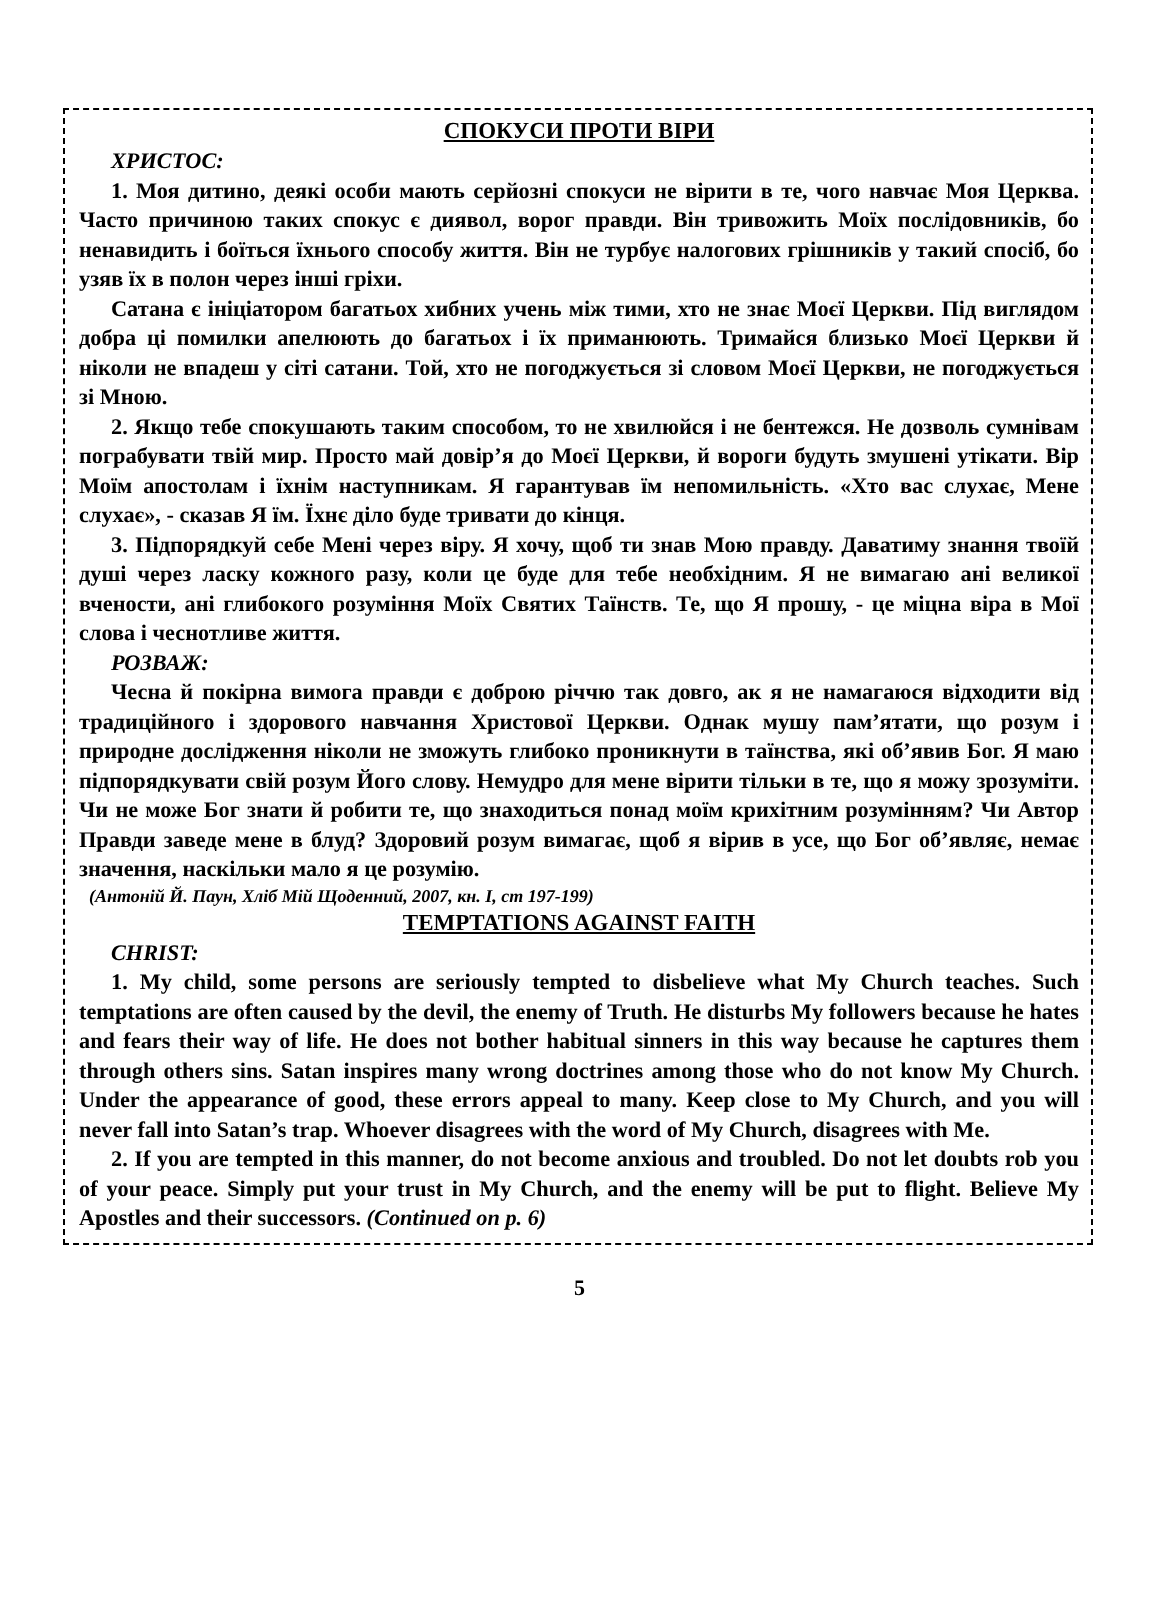СПОКУСИ ПРОТИ ВІРИ
ХРИСТОС:
1. Моя дитино, деякі особи мають серйозні спокуси не вірити в те, чого навчає Моя Церква. Часто причиною таких спокус є диявол, ворог правди. Він тривожить Моїх послідовників, бо ненавидить і боїться їхнього способу життя. Він не турбує налогових грішників у такий спосіб, бо узяв їх в полон через інші гріхи.
Сатана є ініціатором багатьох хибних учень між тими, хто не знає Моєї Церкви. Під виглядом добра ці помилки апелюють до багатьох і їх приманюють. Тримайся близько Моєї Церкви й ніколи не впадеш у сіті сатани. Той, хто не погоджується зі словом Моєї Церкви, не погоджується зі Мною.
2. Якщо тебе спокушають таким способом, то не хвилюйся і не бентежся. Не дозволь сумнівам пограбувати твій мир. Просто май довір’я до Моєї Церкви, й вороги будуть змушені утікати. Вір Моїм апостолам і їхнім наступникам. Я гарантував їм непомильність. «Хто вас слухає, Мене слухає», - сказав Я їм. Їхнє діло буде тривати до кінця.
3. Підпорядкуй себе Мені через віру. Я хочу, щоб ти знав Мою правду. Даватиму знання твоїй душі через ласку кожного разу, коли це буде для тебе необхідним. Я не вимагаю ані великої вчености, ані глибокого розуміння Моїх Святих Таїнств. Те, що Я прошу, - це міцна віра в Мої слова і чеснотливе життя.
РОЗВАЖ:
Чесна й покірна вимога правди є доброю річчю так довго, ак я не намагаюся відходити від традиційного і здорового навчання Христової Церкви. Однак мушу пам’ятати, що розум і природне дослідження ніколи не зможуть глибоко проникнути в таїнства, які об’явив Бог. Я маю підпорядкувати свій розум Його слову. Немудро для мене вірити тільки в те, що я можу зрозуміти. Чи не може Бог знати й робити те, що знаходиться понад моїм крихітним розумінням? Чи Автор Правди заведе мене в блуд? Здоровий розум вимагає, щоб я вірив в усе, що Бог об’являє, немає значення, наскільки мало я це розумію.
(Антоній Й. Паун, Хліб Мій Щоденний, 2007, кн. I, ст 197-199)
TEMPTATIONS AGAINST FAITH
CHRIST:
1. My child, some persons are seriously tempted to disbelieve what My Church teaches. Such temptations are often caused by the devil, the enemy of Truth. He disturbs My followers because he hates and fears their way of life. He does not bother habitual sinners in this way because he captures them through others sins. Satan inspires many wrong doctrines among those who do not know My Church. Under the appearance of good, these errors appeal to many. Keep close to My Church, and you will never fall into Satan’s trap. Whoever disagrees with the word of My Church, disagrees with Me.
2. If you are tempted in this manner, do not become anxious and troubled. Do not let doubts rob you of your peace. Simply put your trust in My Church, and the enemy will be put to flight. Believe My Apostles and their successors. (Continued on p. 6)
5